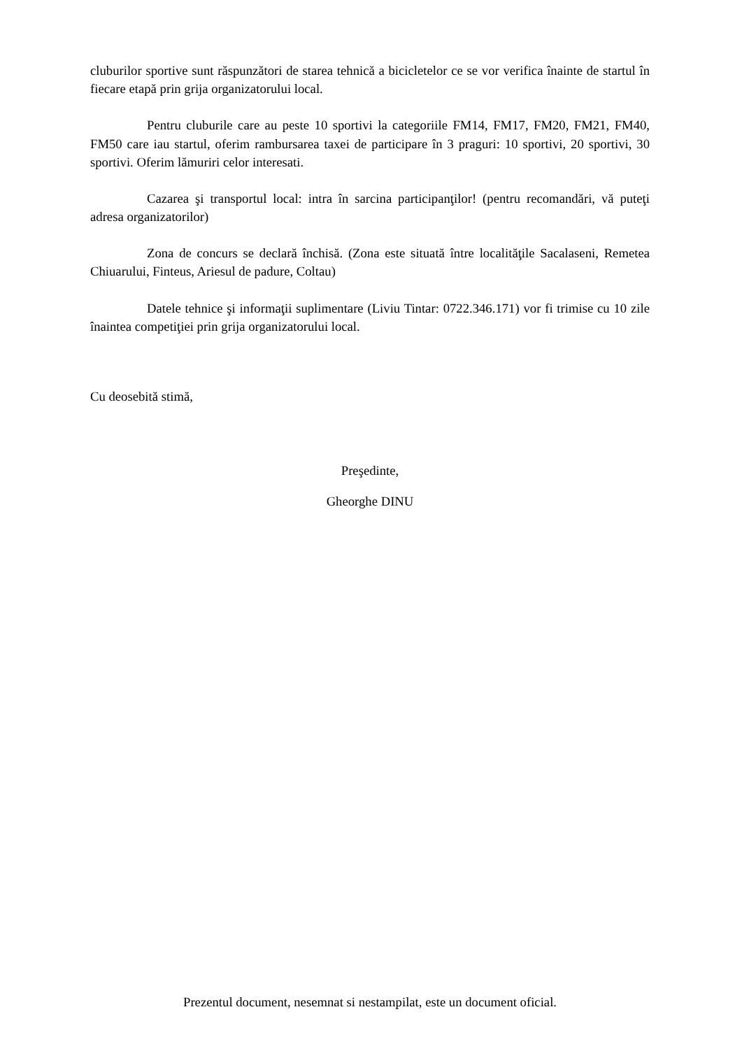cluburilor sportive sunt răspunzători de starea tehnică a bicicletelor ce se vor verifica înainte de startul în fiecare etapă prin grija organizatorului local.
Pentru cluburile care au peste 10 sportivi la categoriile FM14, FM17, FM20, FM21, FM40, FM50 care iau startul, oferim rambursarea taxei de participare în 3 praguri: 10 sportivi, 20 sportivi, 30 sportivi. Oferim lămuriri celor interesati.
Cazarea şi transportul local: intra în sarcina participanţilor! (pentru recomandări, vă puteţi adresa organizatorilor)
Zona de concurs se declară închisă. (Zona este situată între localităţile Sacalaseni, Remetea Chiuarului, Finteus, Ariesul de padure, Coltau)
Datele tehnice şi informaţii suplimentare (Liviu Tintar: 0722.346.171) vor fi trimise cu 10 zile înaintea competiţiei prin grija organizatorului local.
Cu deosebită stimă,
Preşedinte,
Gheorghe DINU
Prezentul document, nesemnat si nestampilat, este un document oficial.